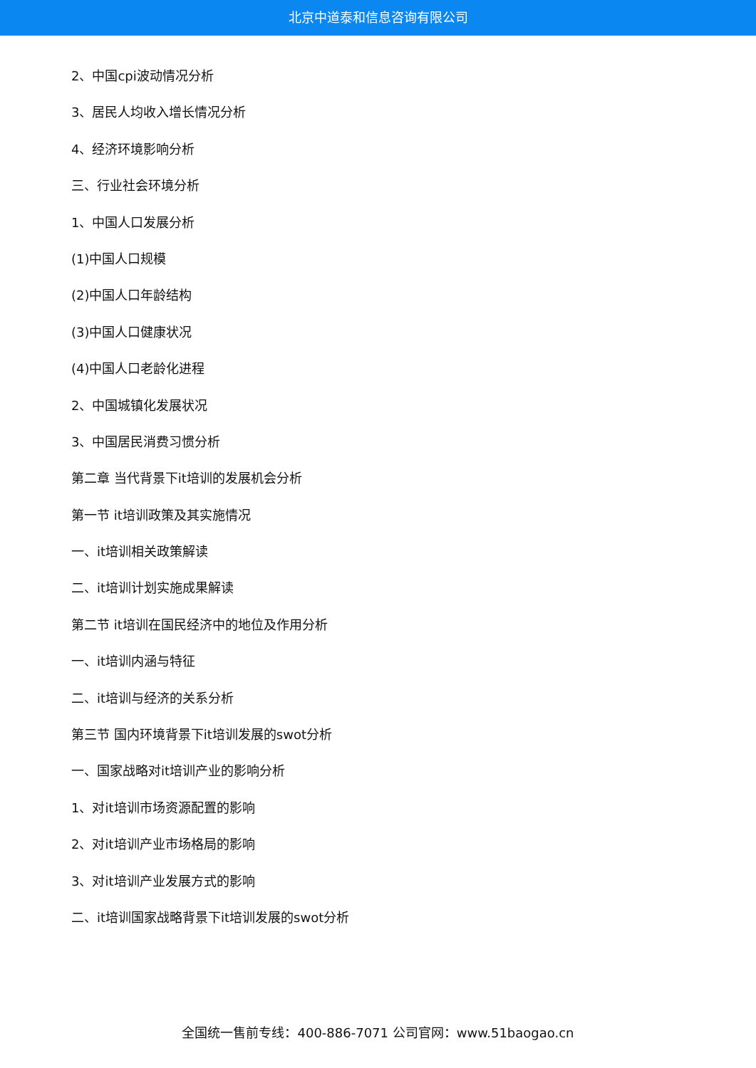北京中道泰和信息咨询有限公司
2、中国cpi波动情况分析
3、居民人均收入增长情况分析
4、经济环境影响分析
三、行业社会环境分析
1、中国人口发展分析
(1)中国人口规模
(2)中国人口年龄结构
(3)中国人口健康状况
(4)中国人口老龄化进程
2、中国城镇化发展状况
3、中国居民消费习惯分析
第二章 当代背景下it培训的发展机会分析
第一节 it培训政策及其实施情况
一、it培训相关政策解读
二、it培训计划实施成果解读
第二节 it培训在国民经济中的地位及作用分析
一、it培训内涵与特征
二、it培训与经济的关系分析
第三节 国内环境背景下it培训发展的swot分析
一、国家战略对it培训产业的影响分析
1、对it培训市场资源配置的影响
2、对it培训产业市场格局的影响
3、对it培训产业发展方式的影响
二、it培训国家战略背景下it培训发展的swot分析
全国统一售前专线：400-886-7071 公司官网：www.51baogao.cn